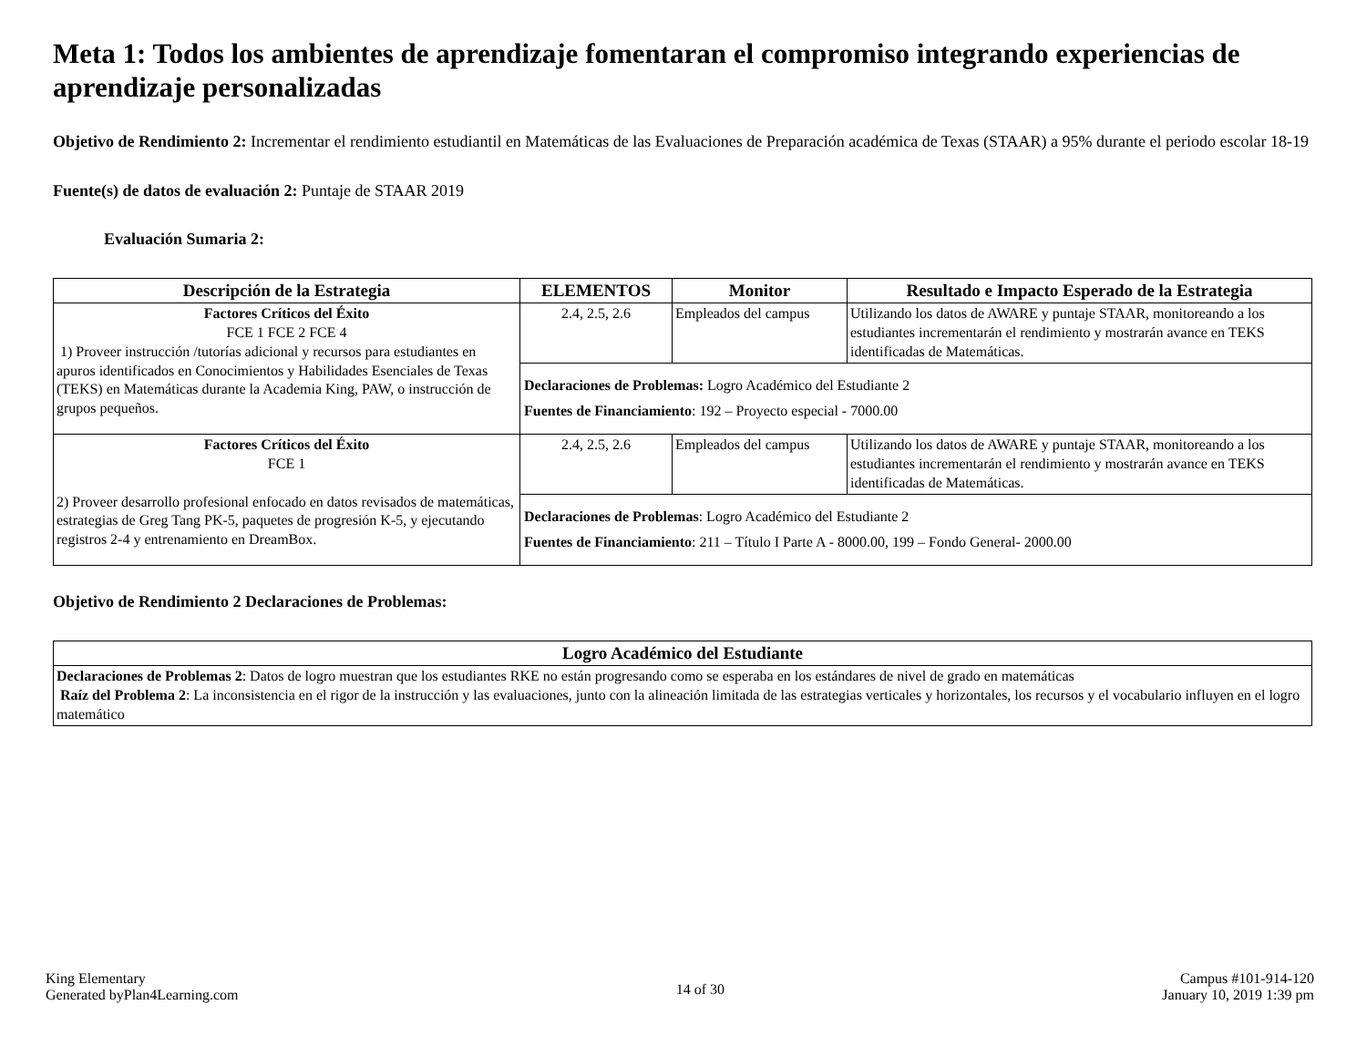Meta 1: Todos los ambientes de aprendizaje fomentaran el compromiso integrando experiencias de aprendizaje personalizadas
Objetivo de Rendimiento 2: Incrementar el rendimiento estudiantil en Matemáticas de las Evaluaciones de Preparación académica de Texas (STAAR) a 95% durante el periodo escolar 18-19
Fuente(s) de datos de evaluación 2: Puntaje de STAAR 2019
Evaluación Sumaria 2:
| Descripción de la Estrategia | ELEMENTOS | Monitor | Resultado e Impacto Esperado de la Estrategia |
| --- | --- | --- | --- |
| Factores Críticos del Éxito FCE 1 FCE 2 FCE 4 1) Proveer instrucción /tutorías adicional y recursos para estudiantes en apuros identificados en Conocimientos y Habilidades Esenciales de Texas (TEKS) en Matemáticas durante la Academia King, PAW, o instrucción de grupos pequeños. | 2.4, 2.5, 2.6 | Empleados del campus | Utilizando los datos de AWARE y puntaje STAAR, monitoreando a los estudiantes incrementarán el rendimiento y mostrarán avance en TEKS identificadas de Matemáticas. |
| | Declaraciones de Problemas: Logro Académico del Estudiante 2 Fuentes de Financiamiento : 192 – Proyecto especial - 7000.00 | | |
| Factores Críticos del Éxito FCE 1 2) Proveer desarrollo profesional enfocado en datos revisados de matemáticas, estrategias de Greg Tang PK-5, paquetes de progresión K-5, y ejecutando registros 2-4 y entrenamiento en DreamBox. | 2.4, 2.5, 2.6 | Empleados del campus | Utilizando los datos de AWARE y puntaje STAAR, monitoreando a los estudiantes incrementarán el rendimiento y mostrarán avance en TEKS identificadas de Matemáticas. |
| | Declaraciones de Problemas : Logro Académico del Estudiante 2 Fuentes de Financiamiento : 211 – Título I Parte A - 8000.00, 199 – Fondo General- 2000.00 | | |
Objetivo de Rendimiento 2 Declaraciones de Problemas:
| Logro Académico del Estudiante |
| --- |
| Declaraciones de Problemas 2 : Datos de logro muestran que los estudiantes RKE no están progresando como se esperaba en los estándares de nivel de grado en matemáticas Raíz del Problema 2 : La inconsistencia en el rigor de la instrucción y las evaluaciones, junto con la alineación limitada de las estrategias verticales y horizontales, los recursos y el vocabulario influyen en el logro matemático |
King Elementary
Generated byPlan4Learning.com
14 of 30
Campus #101-914-120
January 10, 2019 1:39 pm